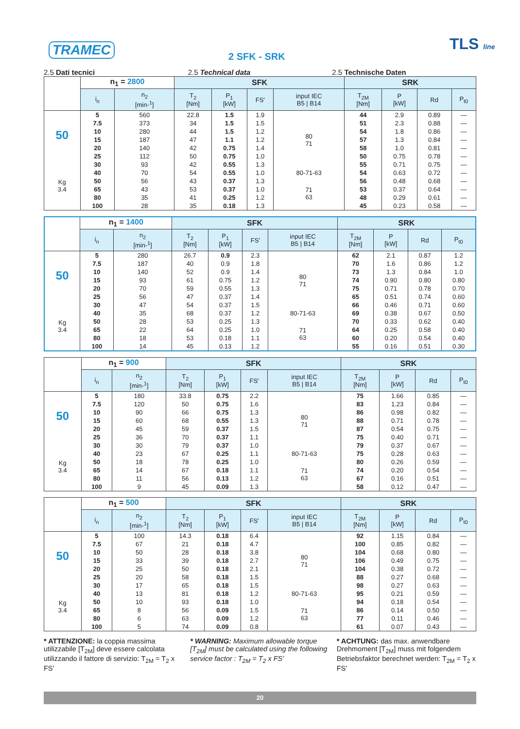TRAMEC 2 SFK - SRK
TLS line
2.5 Dati tecnici 2.5 Technical data 2.5 Technische Daten
| | n<sub>1</sub> = 2800 | | SFK | | | | SRK | | | |
| --- | --- | --- | --- | --- | --- | --- | --- | --- | --- | --- |
| | i<sub>n</sub> | n<sub>2</sub> [min-<sup>1</sup>] | T<sub>2</sub> [Nm] | P<sub>1</sub> [kW] | FS' | input IEC B5 / B14 | T<sub>2M</sub> [Nm] | P [kW] | Rd | P<sub>t0</sub> |
| 50 Kg 3.4 | 5 | 560 | 22.8 | 1.5 | 1.9 | 80 71 | 44 | 2.9 | 0.89 | — |
| | 7.5 | 373 | 34 | 1.5 | 1.5 | | 51 | 2.3 | 0.88 | — |
| | 10 | 280 | 44 | 1.5 | 1.2 | | 54 | 1.8 | 0.86 | — |
| | 15 | 187 | 47 | 1.1 | 1.2 | | 57 | 1.3 | 0.84 | — |
| | 20 | 140 | 42 | 0.75 | 1.4 | | 58 | 1.0 | 0.81 | — |
| | 25 | 112 | 50 | 0.75 | 1.0 | | 50 | 0.75 | 0.78 | — |
| | 30 | 93 | 42 | 0.55 | 1.3 | | 55 | 0.71 | 0.75 | — |
| | 40 | 70 | 54 | 0.55 | 1.0 | 80-71-63 | 54 | 0.63 | 0.72 | — |
| | 50 | 56 | 43 | 0.37 | 1.3 | 71 63 | 56 | 0.48 | 0.68 | — |
| | 65 | 43 | 53 | 0.37 | 1.0 | | 53 | 0.37 | 0.64 | — |
| | 80 | 35 | 41 | 0.25 | 1.2 | | 48 | 0.29 | 0.61 | — |
| | 100 | 28 | 35 | 0.18 | 1.3 | | 45 | 0.23 | 0.58 | — |
| | n<sub>1</sub> = 1400 | | SFK | | | | SRK | | | |
| --- | --- | --- | --- | --- | --- | --- | --- | --- | --- | --- |
| | i<sub>n</sub> | n<sub>2</sub> [min-<sup>1</sup>] | T<sub>2</sub> [Nm] | P<sub>1</sub> [kW] | FS' | input IEC B5 / B14 | T<sub>2M</sub> [Nm] | P [kW] | Rd | P<sub>t0</sub> |
| 50 Kg 3.4 | 5 | 280 | 26.7 | 0.9 | 2.3 | 80 71 | 62 | 2.1 | 0.87 | 1.2 |
| | 7.5 | 187 | 40 | 0.9 | 1.8 | | 70 | 1.6 | 0.86 | 1.2 |
| | 10 | 140 | 52 | 0.9 | 1.4 | | 73 | 1.3 | 0.84 | 1.0 |
| | 15 | 93 | 61 | 0.75 | 1.2 | | 74 | 0.90 | 0.80 | 0.80 |
| | 20 | 70 | 59 | 0.55 | 1.3 | | 75 | 0.71 | 0.78 | 0.70 |
| | 25 | 56 | 47 | 0.37 | 1.4 | | 65 | 0.51 | 0.74 | 0.60 |
| | 30 | 47 | 54 | 0.37 | 1.5 | | 66 | 0.46 | 0.71 | 0.60 |
| | 40 | 35 | 68 | 0.37 | 1.2 | 80-71-63 | 69 | 0.38 | 0.67 | 0.50 |
| | 50 | 28 | 53 | 0.25 | 1.3 | 71 63 | 70 | 0.33 | 0.62 | 0.40 |
| | 65 | 22 | 64 | 0.25 | 1.0 | | 64 | 0.25 | 0.58 | 0.40 |
| | 80 | 18 | 53 | 0.18 | 1.1 | | 60 | 0.20 | 0.54 | 0.40 |
| | 100 | 14 | 45 | 0.13 | 1.2 | | 55 | 0.16 | 0.51 | 0.30 |
| | n<sub>1</sub> = 900 | | SFK | | | | SRK | | | |
| --- | --- | --- | --- | --- | --- | --- | --- | --- | --- | --- |
| | i<sub>n</sub> | n<sub>2</sub> [min-<sup>1</sup>] | T<sub>2</sub> [Nm] | P<sub>1</sub> [kW] | FS' | input IEC B5 / B14 | T<sub>2M</sub> [Nm] | P [kW] | Rd | P<sub>t0</sub> |
| 50 Kg 3.4 | 5 | 180 | 33.8 | 0.75 | 2.2 | 80 71 | 75 | 1.66 | 0.85 | — |
| | 7.5 | 120 | 50 | 0.75 | 1.6 | | 83 | 1.23 | 0.84 | — |
| | 10 | 90 | 66 | 0.75 | 1.3 | | 86 | 0.98 | 0.82 | — |
| | 15 | 60 | 68 | 0.55 | 1.3 | | 88 | 0.71 | 0.78 | — |
| | 20 | 45 | 59 | 0.37 | 1.5 | | 87 | 0.54 | 0.75 | — |
| | 25 | 36 | 70 | 0.37 | 1.1 | | 75 | 0.40 | 0.71 | — |
| | 30 | 30 | 79 | 0.37 | 1.0 | | 79 | 0.37 | 0.67 | — |
| | 40 | 23 | 67 | 0.25 | 1.1 | 80-71-63 | 75 | 0.28 | 0.63 | — |
| | 50 | 18 | 78 | 0.25 | 1.0 | 71 63 | 80 | 0.26 | 0.59 | — |
| | 65 | 14 | 67 | 0.18 | 1.1 | | 74 | 0.20 | 0.54 | — |
| | 80 | 11 | 56 | 0.13 | 1.2 | | 67 | 0.16 | 0.51 | — |
| | 100 | 9 | 45 | 0.09 | 1.3 | | 58 | 0.12 | 0.47 | — |
| | n<sub>1</sub> = 500 | | SFK | | | | SRK | | | |
| --- | --- | --- | --- | --- | --- | --- | --- | --- | --- | --- |
| | i<sub>n</sub> | n<sub>2</sub> [min-<sup>1</sup>] | T<sub>2</sub> [Nm] | P<sub>1</sub> [kW] | FS' | input IEC B5 / B14 | T<sub>2M</sub> [Nm] | P [kW] | Rd | P<sub>t0</sub> |
| 50 Kg 3.4 | 5 | 100 | 14.3 | 0.18 | 6.4 | 80 71 | 92 | 1.15 | 0.84 | — |
| | 7.5 | 67 | 21 | 0.18 | 4.7 | | 100 | 0.85 | 0.82 | — |
| | 10 | 50 | 28 | 0.18 | 3.8 | | 104 | 0.68 | 0.80 | — |
| | 15 | 33 | 39 | 0.18 | 2.7 | | 106 | 0.49 | 0.75 | — |
| | 20 | 25 | 50 | 0.18 | 2.1 | | 104 | 0.38 | 0.72 | — |
| | 25 | 20 | 58 | 0.18 | 1.5 | | 88 | 0.27 | 0.68 | — |
| | 30 | 17 | 65 | 0.18 | 1.5 | | 98 | 0.27 | 0.63 | — |
| | 40 | 13 | 81 | 0.18 | 1.2 | 80-71-63 | 95 | 0.21 | 0.59 | — |
| | 50 | 10 | 93 | 0.18 | 1.0 | 71 63 | 94 | 0.18 | 0.54 | — |
| | 65 | 8 | 56 | 0.09 | 1.5 | | 86 | 0.14 | 0.50 | — |
| | 80 | 6 | 63 | 0.09 | 1.2 | | 77 | 0.11 | 0.46 | — |
| | 100 | 5 | 74 | 0.09 | 0.8 | | 61 | 0.07 | 0.43 | — |
* ATTENZIONE: la coppia massima utilizzabile [T<sub>2M</sub>] deve essere calcolata utilizzando il fattore di servizio: T<sub>2M</sub> = T<sub>2</sub> x FS'
* WARNING: Maximum allowable torque [T<sub>2M</sub>] must be calculated using the following service factor : T<sub>2M</sub> = T<sub>2</sub> x FS'
* ACHTUNG: das max. anwendbare Drehmoment [T<sub>2M</sub>] muss mit folgendem Betriebsfaktor berechnet werden: T<sub>2M</sub> = T<sub>2</sub> x FS'
20